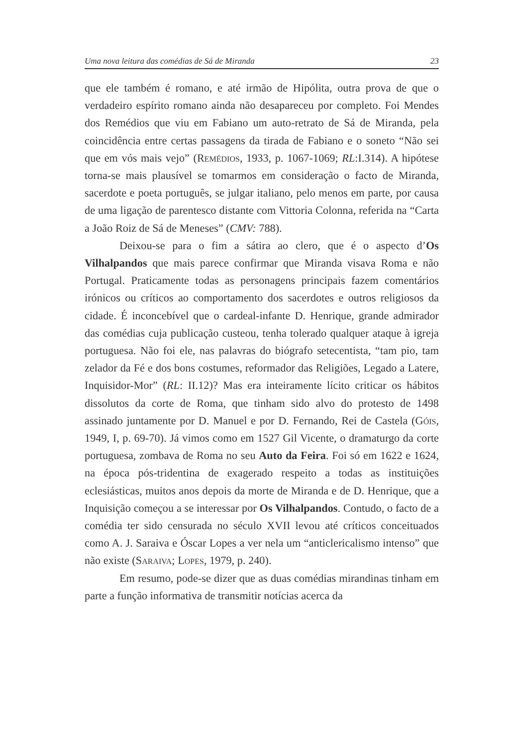Uma nova leitura das comédias de Sá de Miranda 23
que ele também é romano, e até irmão de Hipólita, outra prova de que o verdadeiro espírito romano ainda não desapareceu por completo. Foi Mendes dos Remédios que viu em Fabiano um auto-retrato de Sá de Miranda, pela coincidência entre certas passagens da tirada de Fabiano e o soneto “Não sei que em vós mais vejo” (Remédios, 1933, p. 1067-1069; RL:I.314). A hipótese torna-se mais plausível se tomarmos em consideração o facto de Miranda, sacerdote e poeta português, se julgar italiano, pelo menos em parte, por causa de uma ligação de parentesco distante com Vittoria Colonna, referida na “Carta a João Roiz de Sá de Meneses” (CMV: 788).
Deixou-se para o fim a sátira ao clero, que é o aspecto d’Os Vilhalpandos que mais parece confirmar que Miranda visava Roma e não Portugal. Praticamente todas as personagens principais fazem comentários irónicos ou críticos ao comportamento dos sacerdotes e outros religiosos da cidade. É inconcebível que o cardeal-infante D. Henrique, grande admirador das comédias cuja publicação custeou, tenha tolerado qualquer ataque à igreja portuguesa. Não foi ele, nas palavras do biógrafo setecentista, “tam pio, tam zelador da Fé e dos bons costumes, reformador das Religiões, Legado a Latere, Inquisidor-Mor” (RL: II.12)? Mas era inteiramente lícito criticar os hábitos dissolutos da corte de Roma, que tinham sido alvo do protesto de 1498 assinado juntamente por D. Manuel e por D. Fernando, Rei de Castela (Góis, 1949, I, p. 69-70). Já vimos como em 1527 Gil Vicente, o dramaturgo da corte portuguesa, zombava de Roma no seu Auto da Feira. Foi só em 1622 e 1624, na época pós-tridentina de exagerado respeito a todas as instituições eclesiásticas, muitos anos depois da morte de Miranda e de D. Henrique, que a Inquisição começou a se interessar por Os Vilhalpandos. Contudo, o facto de a comédia ter sido censurada no século XVII levou até críticos conceituados como A. J. Saraiva e Óscar Lopes a ver nela um “anticlericalismo intenso” que não existe (Saraiva; Lopes, 1979, p. 240).
Em resumo, pode-se dizer que as duas comédias mirandinas tinham em parte a função informativa de transmitir notícias acerca da